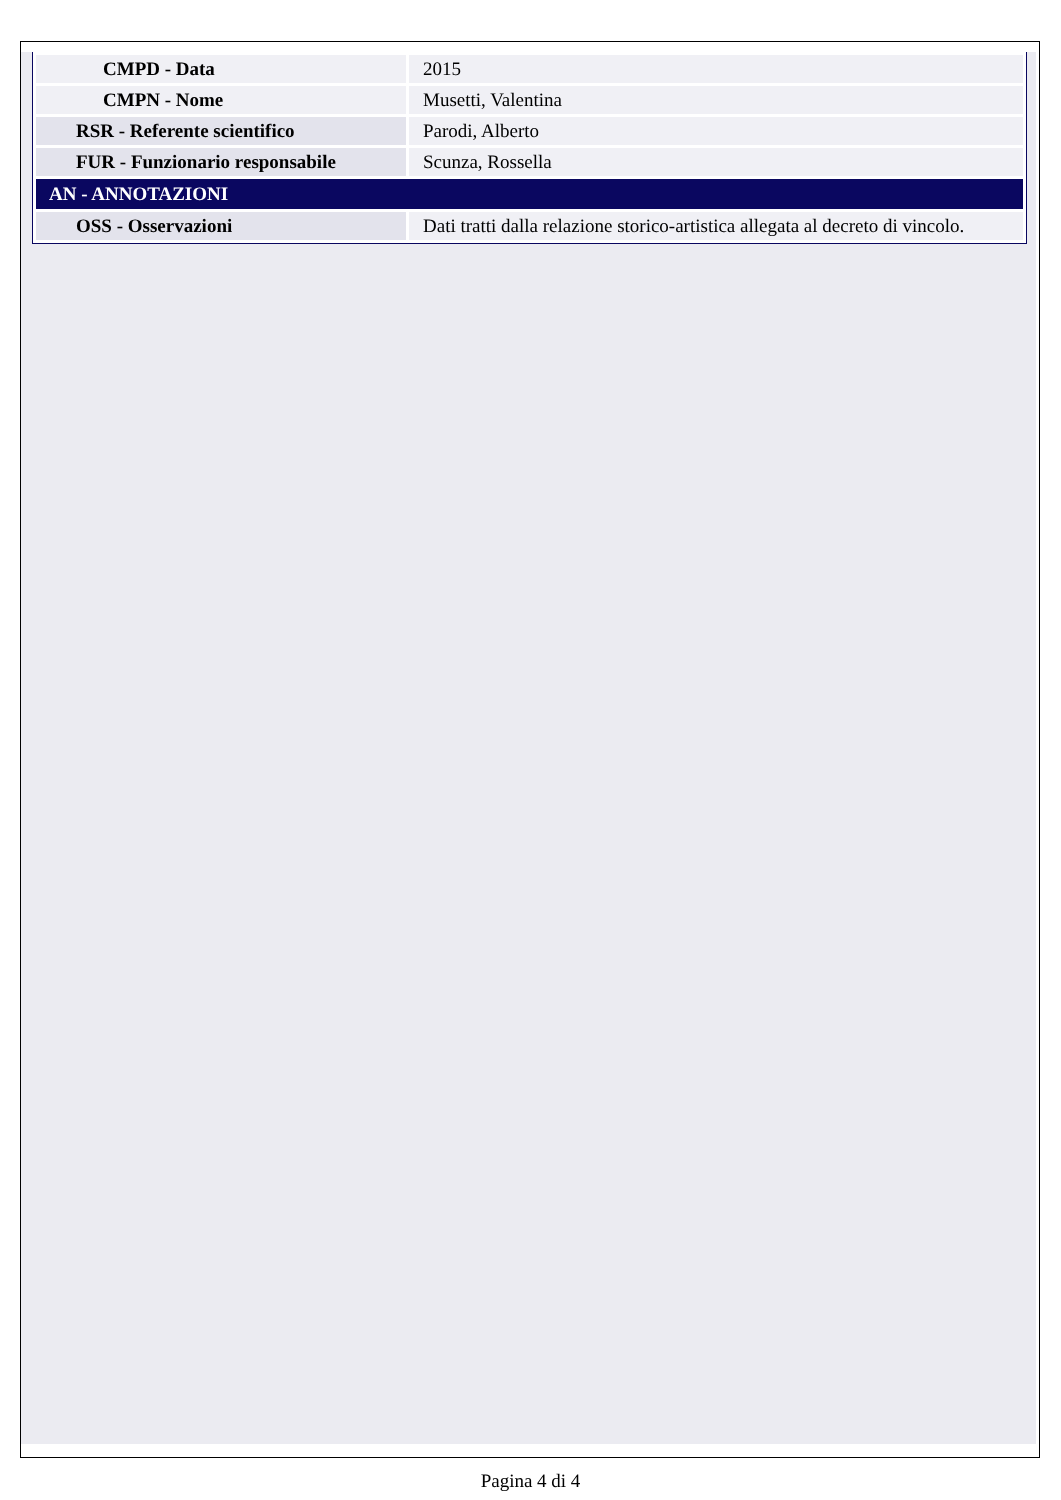| CMPD - Data | 2015 |
| CMPN - Nome | Musetti, Valentina |
| RSR - Referente scientifico | Parodi, Alberto |
| FUR - Funzionario responsabile | Scunza, Rossella |
| AN - ANNOTAZIONI | |
| OSS - Osservazioni | Dati tratti dalla relazione storico-artistica allegata al decreto di vincolo. |
Pagina 4 di 4